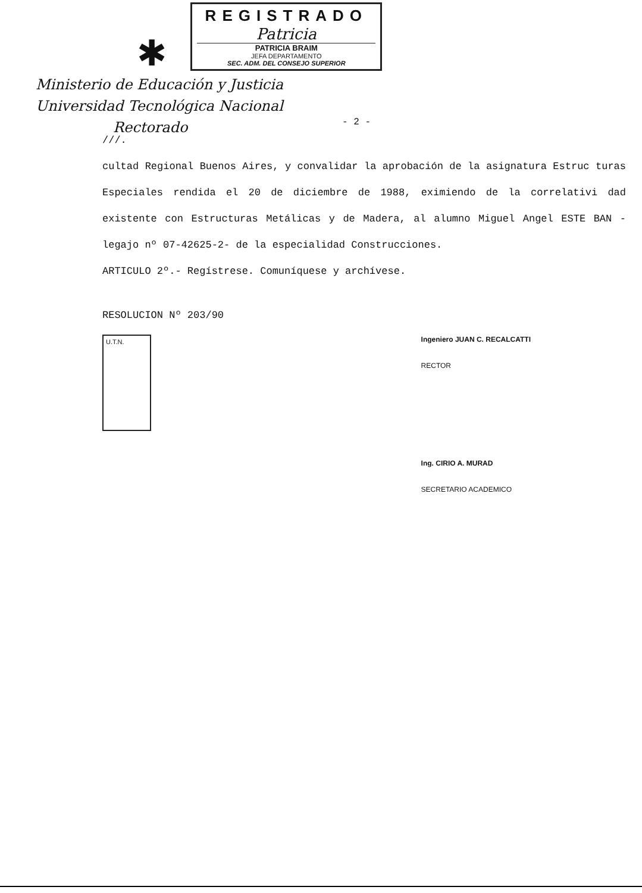✱
REGISTRADO
Patricia
PATRICIA BRAIM
JEFA DEPARTAMENTO
SEC. ADM. DEL CONSEJO SUPERIOR
Ministerio de Educación y Justicia
Universidad Tecnológica Nacional
Rectorado
- 2 -
///.
cultad Regional Buenos Aires, y convalidar la aprobación de la asignatura Estruc turas Especiales rendida el 20 de diciembre de 1988, eximiendo de la correlativi dad existente con Estructuras Metálicas y de Madera, al alumno Miguel Angel ESTE BAN -legajo nº 07-42625-2- de la especialidad Construcciones.
ARTICULO 2º.- Regístrese. Comuníquese y archívese.
RESOLUCION Nº 203/90
U.T.N.
Ingeniero JUAN C. RECALCATTI
RECTOR
Ing. CIRIO A. MURAD
SECRETARIO ACADEMICO